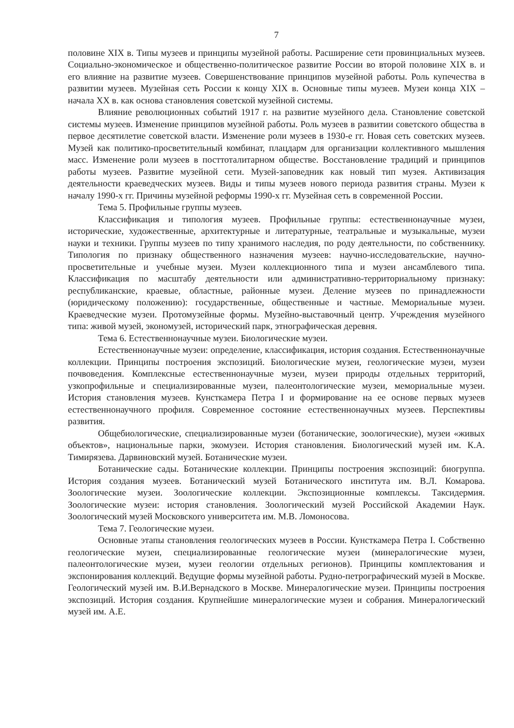7
половине XIX в. Типы музеев и принципы музейной работы. Расширение сети провинциальных музеев. Социально-экономическое и общественно-политическое развитие России во второй половине XIX в. и его влияние на развитие музеев. Совершенствование принципов музейной работы. Роль купечества в развитии музеев. Музейная сеть России к концу XIX в. Основные типы музеев. Музеи конца XIX – начала XX в. как основа становления советской музейной системы.
Влияние революционных событий 1917 г. на развитие музейного дела. Становление советской системы музеев. Изменение принципов музейной работы. Роль музеев в развитии советского общества в первое десятилетие советской власти. Изменение роли музеев в 1930-е гг. Новая сеть советских музеев. Музей как политико-просветительный комбинат, плацдарм для организации коллективного мышления масс. Изменение роли музеев в посттоталитарном обществе. Восстановление традиций и принципов работы музеев. Развитие музейной сети. Музей-заповедник как новый тип музея. Активизация деятельности краеведческих музеев. Виды и типы музеев нового периода развития страны. Музеи к началу 1990-х гг. Причины музейной реформы 1990-х гг. Музейная сеть в современной России.
Тема 5. Профильные группы музеев.
Классификация и типология музеев. Профильные группы: естественнонаучные музеи, исторические, художественные, архитектурные и литературные, театральные и музыкальные, музеи науки и техники. Группы музеев по типу хранимого наследия, по роду деятельности, по собственнику. Типология по признаку общественного назначения музеев: научно-исследовательские, научно-просветительные и учебные музеи. Музеи коллекционного типа и музеи ансамблевого типа. Классификация по масштабу деятельности или административно-территориальному признаку: республиканские, краевые, областные, районные музеи. Деление музеев по принадлежности (юридическому положению): государственные, общественные и частные. Мемориальные музеи. Краеведческие музеи. Протомузейные формы. Музейно-выставочный центр. Учреждения музейного типа: живой музей, экономузей, исторический парк, этнографическая деревня.
Тема 6. Естественнонаучные музеи. Биологические музеи.
Естественнонаучные музеи: определение, классификация, история создания. Естественнонаучные коллекции. Принципы построения экспозиций. Биологические музеи, геологические музеи, музеи почвоведения. Комплексные естественнонаучные музеи, музеи природы отдельных территорий, узкопрофильные и специализированные музеи, палеонтологические музеи, мемориальные музеи. История становления музеев. Кунсткамера Петра I и формирование на ее основе первых музеев естественнонаучного профиля. Современное состояние естественнонаучных музеев. Перспективы развития.
Общебиологические, специализированные музеи (ботанические, зоологические), музеи «живых объектов», национальные парки, экомузеи. История становления. Биологический музей им. К.А. Тимирязева. Дарвиновский музей. Ботанические музеи.
Ботанические сады. Ботанические коллекции. Принципы построения экспозиций: биогруппа. История создания музеев. Ботанический музей Ботанического института им. В.Л. Комарова. Зоологические музеи. Зоологические коллекции. Экспозиционные комплексы. Таксидермия. Зоологические музеи: история становления. Зоологический музей Российской Академии Наук. Зоологический музей Московского университета им. М.В. Ломоносова.
Тема 7. Геологические музеи.
Основные этапы становления геологических музеев в России. Кунсткамера Петра I. Собственно геологические музеи, специализированные геологические музеи (минералогические музеи, палеонтологические музеи, музеи геологии отдельных регионов). Принципы комплектования и экспонирования коллекций. Ведущие формы музейной работы. Рудно-петрографический музей в Москве. Геологический музей им. В.И.Вернадского в Москве. Минералогические музеи. Принципы построения экспозиций. История создания. Крупнейшие минералогические музеи и собрания. Минералогический музей им. А.Е.